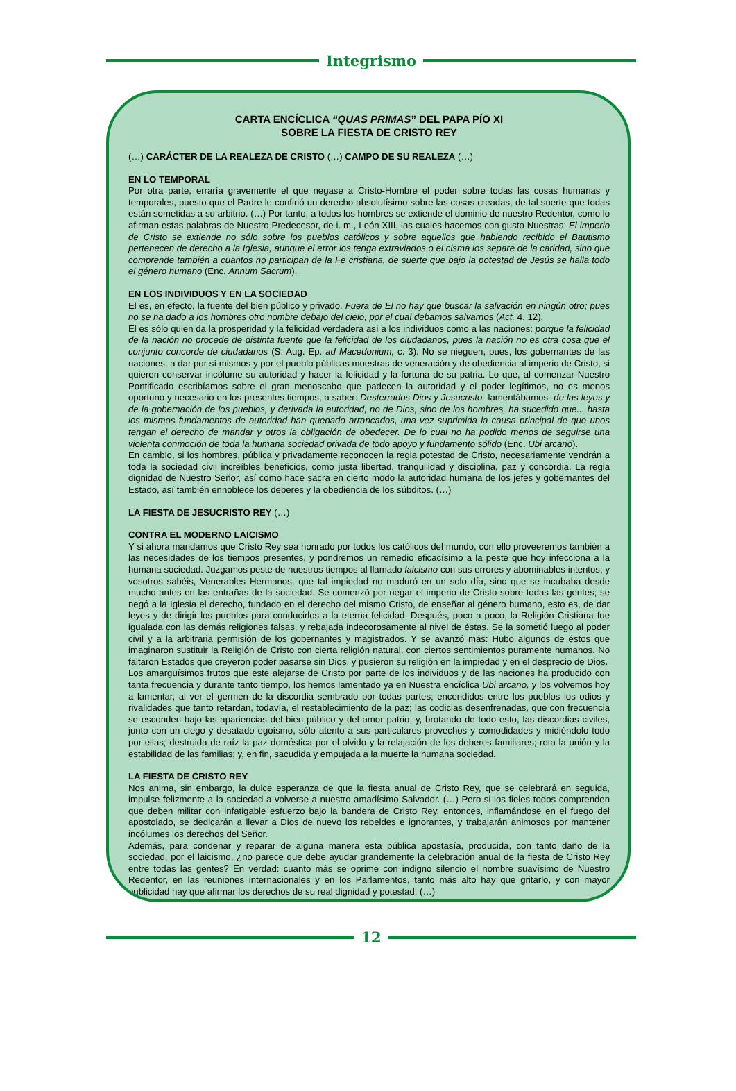Integrismo
CARTA ENCÍCLICA “QUAS PRIMAS” DEL PAPA PÍO XI
SOBRE LA FIESTA DE CRISTO REY
(…) CARÁCTER DE LA REALEZA DE CRISTO (…) CAMPO DE SU REALEZA (…)
EN LO TEMPORAL
Por otra parte, erraría gravemente el que negase a Cristo-Hombre el poder sobre todas las cosas humanas y temporales, puesto que el Padre le confirió un derecho absolutísimo sobre las cosas creadas, de tal suerte que todas están sometidas a su arbitrio. (…) Por tanto, a todos los hombres se extiende el dominio de nuestro Redentor, como lo afirman estas palabras de Nuestro Predecesor, de i. m., León XIII, las cuales hacemos con gusto Nuestras: El imperio de Cristo se extiende no sólo sobre los pueblos católicos y sobre aquellos que habiendo recibido el Bautismo pertenecen de derecho a la Iglesia, aunque el error los tenga extraviados o el cisma los separe de la caridad, sino que comprende también a cuantos no participan de la Fe cristiana, de suerte que bajo la potestad de Jesús se halla todo el género humano (Enc. Annum Sacrum).
EN LOS INDIVIDUOS Y EN LA SOCIEDAD
El es, en efecto, la fuente del bien público y privado. Fuera de El no hay que buscar la salvación en ningún otro; pues no se ha dado a los hombres otro nombre debajo del cielo, por el cual debamos salvarnos (Act. 4, 12).
El es sólo quien da la prosperidad y la felicidad verdadera así a los individuos como a las naciones: porque la felicidad de la nación no procede de distinta fuente que la felicidad de los ciudadanos, pues la nación no es otra cosa que el conjunto concorde de ciudadanos (S. Aug. Ep. ad Macedonium, c. 3). No se nieguen, pues, los gobernantes de las naciones, a dar por sí mismos y por el pueblo públicas muestras de veneración y de obediencia al imperio de Cristo, si quieren conservar incólume su autoridad y hacer la felicidad y la fortuna de su patria. Lo que, al comenzar Nuestro Pontificado escribíamos sobre el gran menoscabo que padecen la autoridad y el poder legítimos, no es menos oportuno y necesario en los presentes tiempos, a saber: Desterrados Dios y Jesucristo -lamentábamos- de las leyes y de la gobernación de los pueblos, y derivada la autoridad, no de Dios, sino de los hombres, ha sucedido que... hasta los mismos fundamentos de autoridad han quedado arrancados, una vez suprimida la causa principal de que unos tengan el derecho de mandar y otros la obligación de obedecer. De lo cual no ha podido menos de seguirse una violenta conmoción de toda la humana sociedad privada de todo apoyo y fundamento sólido (Enc. Ubi arcano).
En cambio, si los hombres, pública y privadamente reconocen la regia potestad de Cristo, necesariamente vendrán a toda la sociedad civil increíbles beneficios, como justa libertad, tranquilidad y disciplina, paz y concordia. La regia dignidad de Nuestro Señor, así como hace sacra en cierto modo la autoridad humana de los jefes y gobernantes del Estado, así también ennoblece los deberes y la obediencia de los súbditos. (…)
LA FIESTA DE JESUCRISTO REY (…)
CONTRA EL MODERNO LAICISMO
Y si ahora mandamos que Cristo Rey sea honrado por todos los católicos del mundo, con ello proveeremos también a las necesidades de los tiempos presentes, y pondremos un remedio eficacísimo a la peste que hoy infecciona a la humana sociedad. Juzgamos peste de nuestros tiempos al llamado laicismo con sus errores y abominables intentos; y vosotros sabéis, Venerables Hermanos, que tal impiedad no maduró en un solo día, sino que se incubaba desde mucho antes en las entrañas de la sociedad. Se comenzó por negar el imperio de Cristo sobre todas las gentes; se negó a la Iglesia el derecho, fundado en el derecho del mismo Cristo, de enseñar al género humano, esto es, de dar leyes y de dirigir los pueblos para conducirlos a la eterna felicidad. Después, poco a poco, la Religión Cristiana fue igualada con las demás religiones falsas, y rebajada indecorosamente al nivel de éstas. Se la sometió luego al poder civil y a la arbitraria permisión de los gobernantes y magistrados. Y se avanzó más: Hubo algunos de éstos que imaginaron sustituir la Religión de Cristo con cierta religión natural, con ciertos sentimientos puramente humanos. No faltaron Estados que creyeron poder pasarse sin Dios, y pusieron su religión en la impiedad y en el desprecio de Dios.
Los amarguísimos frutos que este alejarse de Cristo por parte de los individuos y de las naciones ha producido con tanta frecuencia y durante tanto tiempo, los hemos lamentado ya en Nuestra encíclica Ubi arcano, y los volvemos hoy a lamentar, al ver el germen de la discordia sembrado por todas partes; encendidos entre los pueblos los odios y rivalidades que tanto retardan, todavía, el restablecimiento de la paz; las codicias desenfrenadas, que con frecuencia se esconden bajo las apariencias del bien público y del amor patrio; y, brotando de todo esto, las discordias civiles, junto con un ciego y desatado egoísmo, sólo atento a sus particulares provechos y comodidades y midiéndolo todo por ellas; destruida de raíz la paz doméstica por el olvido y la relajación de los deberes familiares; rota la unión y la estabilidad de las familias; y, en fin, sacudida y empujada a la muerte la humana sociedad.
LA FIESTA DE CRISTO REY
Nos anima, sin embargo, la dulce esperanza de que la fiesta anual de Cristo Rey, que se celebrará en seguida, impulse felizmente a la sociedad a volverse a nuestro amadísimo Salvador. (…) Pero si los fieles todos comprenden que deben militar con infatigable esfuerzo bajo la bandera de Cristo Rey, entonces, inflamándose en el fuego del apostolado, se dedicarán a llevar a Dios de nuevo los rebeldes e ignorantes, y trabajarán animosos por mantener incólumes los derechos del Señor.
Además, para condenar y reparar de alguna manera esta pública apostasía, producida, con tanto daño de la sociedad, por el laicismo, ¿no parece que debe ayudar grandemente la celebración anual de la fiesta de Cristo Rey entre todas las gentes? En verdad: cuanto más se oprime con indigno silencio el nombre suavísimo de Nuestro Redentor, en las reuniones internacionales y en los Parlamentos, tanto más alto hay que gritarlo, y con mayor publicidad hay que afirmar los derechos de su real dignidad y potestad. (…)
12